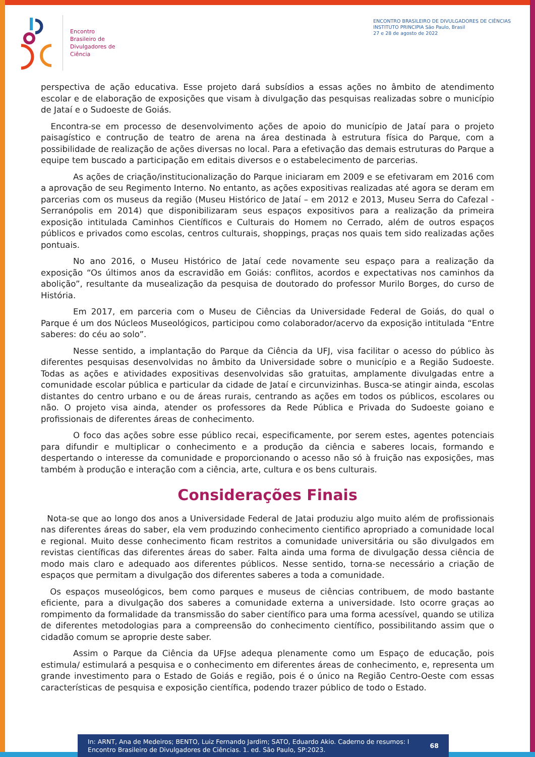Encontro
Brasileiro de
Divulgadores de
Ciência
ENCONTRO BRASILEIRO DE DIVULGADORES DE CIÊNCIAS
INSTITUTO PRINCIPIA São Paulo, Brasil
27 e 28 de agosto de 2022
perspectiva de ação educativa. Esse projeto dará subsídios a essas ações no âmbito de atendimento escolar e de elaboração de exposições que visam à divulgação das pesquisas realizadas sobre o município de Jataí e o Sudoeste de Goiás.
Encontra-se em processo de desenvolvimento ações de apoio do município de Jataí para o projeto paisagístico e contrução de teatro de arena na área destinada à estrutura física do Parque, com a possibilidade de realização de ações diversas no local. Para a efetivação das demais estruturas do Parque a equipe tem buscado a participação em editais diversos e o estabelecimento de parcerias.
As ações de criação/institucionalização do Parque iniciaram em 2009 e se efetivaram em 2016 com a aprovação de seu Regimento Interno. No entanto, as ações expositivas realizadas até agora se deram em parcerias com os museus da região (Museu Histórico de Jataí – em 2012 e 2013, Museu Serra do Cafezal - Serranópolis em 2014) que disponibilizaram seus espaços expositivos para a realização da primeira exposição intitulada Caminhos Científicos e Culturais do Homem no Cerrado, além de outros espaços públicos e privados como escolas, centros culturais, shoppings, praças nos quais tem sido realizadas ações pontuais.
No ano 2016, o Museu Histórico de Jataí cede novamente seu espaço para a realização da exposição “Os últimos anos da escravidão em Goiás: conflitos, acordos e expectativas nos caminhos da abolição”, resultante da musealização da pesquisa de doutorado do professor Murilo Borges, do curso de História.
Em 2017, em parceria com o Museu de Ciências da Universidade Federal de Goiás, do qual o Parque é um dos Núcleos Museológicos, participou como colaborador/acervo da exposição intitulada “Entre saberes: do céu ao solo”.
Nesse sentido, a implantação do Parque da Ciência da UFJ, visa facilitar o acesso do público às diferentes pesquisas desenvolvidas no âmbito da Universidade sobre o município e a Região Sudoeste. Todas as ações e atividades expositivas desenvolvidas são gratuitas, amplamente divulgadas entre a comunidade escolar pública e particular da cidade de Jataí e circunvizinhas. Busca-se atingir ainda, escolas distantes do centro urbano e ou de áreas rurais, centrando as ações em todos os públicos, escolares ou não. O projeto visa ainda, atender os professores da Rede Pública e Privada do Sudoeste goiano e profissionais de diferentes áreas de conhecimento.
O foco das ações sobre esse público recai, especificamente, por serem estes, agentes potenciais para difundir e multiplicar o conhecimento e a produção da ciência e saberes locais, formando e despertando o interesse da comunidade e proporcionando o acesso não só à fruição nas exposições, mas também à produção e interação com a ciência, arte, cultura e os bens culturais.
Considerações Finais
Nota-se que ao longo dos anos a Universidade Federal de Jatai produziu algo muito além de profissionais nas diferentes áreas do saber, ela vem produzindo conhecimento cientifico apropriado a comunidade local e regional. Muito desse conhecimento ficam restritos a comunidade universitária ou são divulgados em revistas científicas das diferentes áreas do saber. Falta ainda uma forma de divulgação dessa ciência de modo mais claro e adequado aos diferentes públicos. Nesse sentido, torna-se necessário a criação de espaços que permitam a divulgação dos diferentes saberes a toda a comunidade.
Os espaços museológicos, bem como parques e museus de ciências contribuem, de modo bastante eficiente, para a divulgação dos saberes a comunidade externa a universidade. Isto ocorre graças ao rompimento da formalidade da transmissão do saber científico para uma forma acessível, quando se utiliza de diferentes metodologias para a compreensão do conhecimento científico, possibilitando assim que o cidadão comum se aproprie deste saber.
Assim o Parque da Ciência da UFJse adequa plenamente como um Espaço de educação, pois estimula/ estimulará a pesquisa e o conhecimento em diferentes áreas de conhecimento, e, representa um grande investimento para o Estado de Goiás e região, pois é o único na Região Centro-Oeste com essas características de pesquisa e exposição científica, podendo trazer público de todo o Estado.
In: ARNT, Ana de Medeiros; BENTO, Luiz Fernando Jardim; SATO, Eduardo Akio. Caderno de resumos: I Encontro Brasileiro de Divulgadores de Ciências. 1. ed. São Paulo, SP:2023.
68